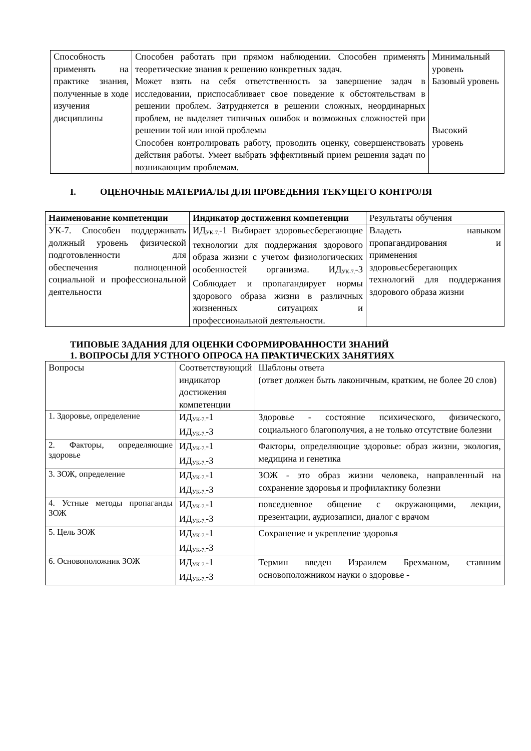| Способность применять на практике знания, полученные в ходе изучения дисциплины | Способен работать при прямом наблюдении. Способен применять теоретические знания к решению конкретных задач. Может взять на себя ответственность за завершение задач в исследовании, приспосабливает свое поведение к обстоятельствам в решении проблем. Затрудняется в решении сложных, неординарных проблем, не выделяет типичных ошибок и возможных сложностей при решении той или иной проблемы Способен контролировать работу, проводить оценку, совершенствовать действия работы. Умеет выбрать эффективный прием решения задач по возникающим проблемам. | Минимальный уровень Базовый уровень Высокий уровень |
I. ОЦЕНОЧНЫЕ МАТЕРИАЛЫ ДЛЯ ПРОВЕДЕНИЯ ТЕКУЩЕГО КОНТРОЛЯ
| Наименование компетенции | Индикатор достижения компетенции | Результаты обучения |
| --- | --- | --- |
| УК-7. Способен поддерживать должный уровень физической подготовленности для обеспечения полноценной социальной и профессиональной деятельности | ИД<sub>УК-7.</sub>-1 Выбирает здоровьесберегающие технологии для поддержания здорового образа жизни с учетом физиологических особенностей организма. ИД<sub>УК-7.</sub>-3 Соблюдает и пропагандирует нормы здорового образа жизни в различных жизненных ситуациях и профессиональной деятельности. | Владеть навыком пропагандирования и применения здоровьесберегающих технологий для поддержания здорового образа жизни |
ТИПОВЫЕ ЗАДАНИЯ ДЛЯ ОЦЕНКИ СФОРМИРОВАННОСТИ ЗНАНИЙ
1. ВОПРОСЫ ДЛЯ УСТНОГО ОПРОСА НА ПРАКТИЧЕСКИХ ЗАНЯТИЯХ
| Вопросы | Соответствующий индикатор достижения компетенции | Шаблоны ответа (ответ должен быть лаконичным, кратким, не более 20 слов) |
| --- | --- | --- |
| 1. Здоровье, определение | ИД<sub>УК-7.</sub>-1 ИД<sub>УК-7.</sub>-3 | Здоровье - состояние психического, физического, социального благополучия, а не только отсутствие болезни |
| 2. Факторы, определяющие здоровье | ИД<sub>УК-7.</sub>-1 ИД<sub>УК-7.</sub>-3 | Факторы, определяющие здоровье: образ жизни, экология, медицина и генетика |
| 3. ЗОЖ, определение | ИД<sub>УК-7.</sub>-1 ИД<sub>УК-7.</sub>-3 | ЗОЖ - это образ жизни человека, направленный на сохранение здоровья и профилактику болезни |
| 4. Устные методы пропаганды ЗОЖ | ИД<sub>УК-7.</sub>-1 ИД<sub>УК-7.</sub>-3 | повседневное общение с окружающими, лекции, презентации, аудиозаписи, диалог с врачом |
| 5. Цель ЗОЖ | ИД<sub>УК-7.</sub>-1 ИД<sub>УК-7.</sub>-3 | Сохранение и укрепление здоровья |
| 6. Основоположник ЗОЖ | ИД<sub>УК-7.</sub>-1 ИД<sub>УК-7.</sub>-3 | Термин введен Израилем Брехманом, ставшим основоположником науки о здоровье - |